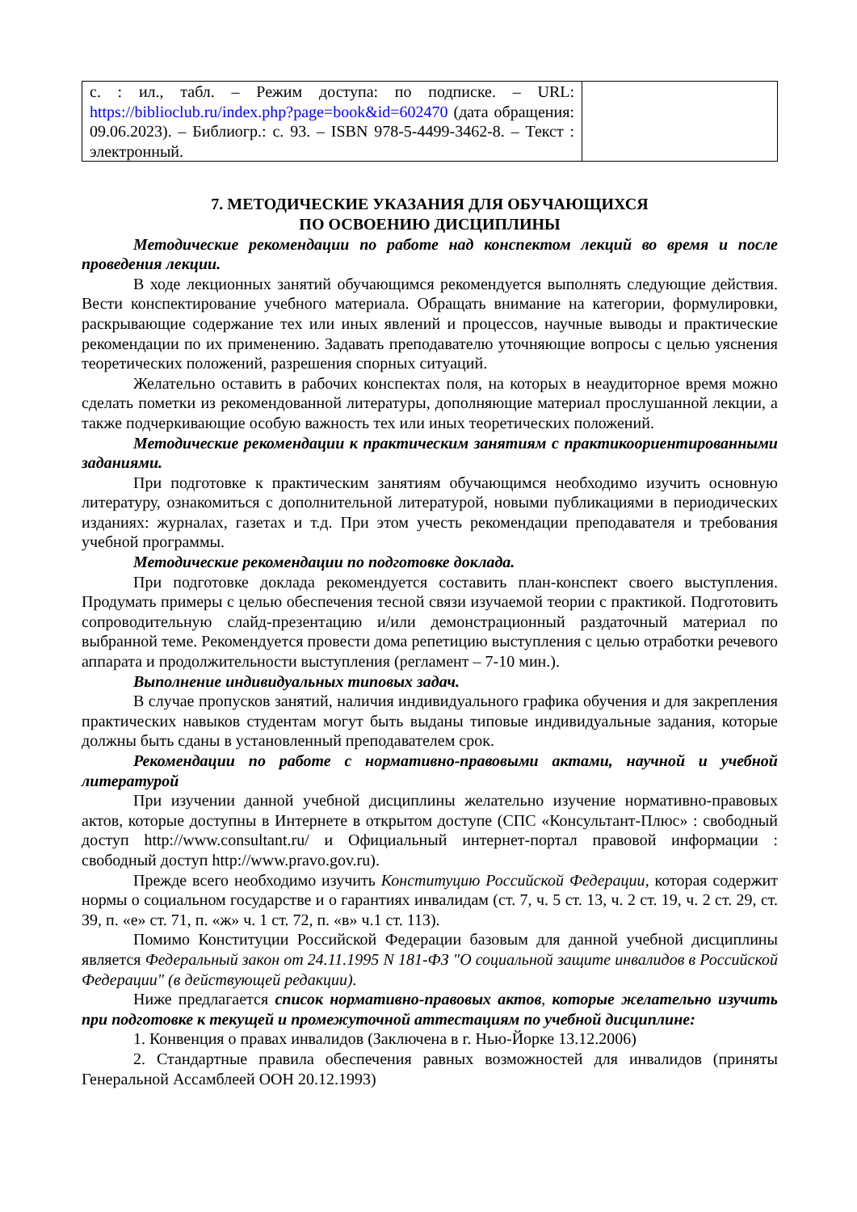| с. : ил., табл. – Режим доступа: по подписке. – URL: https://biblioclub.ru/index.php?page=book&id=602470 (дата обращения: 09.06.2023). – Библиогр.: с. 93. – ISBN 978-5-4499-3462-8. – Текст : электронный. | |
7. МЕТОДИЧЕСКИЕ УКАЗАНИЯ ДЛЯ ОБУЧАЮЩИХСЯ
ПО ОСВОЕНИЮ ДИСЦИПЛИНЫ
Методические рекомендации по работе над конспектом лекций во время и после проведения лекции.
В ходе лекционных занятий обучающимся рекомендуется выполнять следующие действия. Вести конспектирование учебного материала. Обращать внимание на категории, формулировки, раскрывающие содержание тех или иных явлений и процессов, научные выводы и практические рекомендации по их применению. Задавать преподавателю уточняющие вопросы с целью уяснения теоретических положений, разрешения спорных ситуаций.
Желательно оставить в рабочих конспектах поля, на которых в неаудиторное время можно сделать пометки из рекомендованной литературы, дополняющие материал прослушанной лекции, а также подчеркивающие особую важность тех или иных теоретических положений.
Методические рекомендации к практическим занятиям с практикоориентированными заданиями.
При подготовке к практическим занятиям обучающимся необходимо изучить основную литературу, ознакомиться с дополнительной литературой, новыми публикациями в периодических изданиях: журналах, газетах и т.д. При этом учесть рекомендации преподавателя и требования учебной программы.
Методические рекомендации по подготовке доклада.
При подготовке доклада рекомендуется составить план-конспект своего выступления. Продумать примеры с целью обеспечения тесной связи изучаемой теории с практикой. Подготовить сопроводительную слайд-презентацию и/или демонстрационный раздаточный материал по выбранной теме. Рекомендуется провести дома репетицию выступления с целью отработки речевого аппарата и продолжительности выступления (регламент – 7-10 мин.).
Выполнение индивидуальных типовых задач.
В случае пропусков занятий, наличия индивидуального графика обучения и для закрепления практических навыков студентам могут быть выданы типовые индивидуальные задания, которые должны быть сданы в установленный преподавателем срок.
Рекомендации по работе с нормативно-правовыми актами, научной и учебной литературой
При изучении данной учебной дисциплины желательно изучение нормативно-правовых актов, которые доступны в Интернете в открытом доступе (СПС «Консультант-Плюс» : свободный доступ http://www.consultant.ru/ и Официальный интернет-портал правовой информации : свободный доступ http://www.pravo.gov.ru).
Прежде всего необходимо изучить Конституцию Российской Федерации, которая содержит нормы о социальном государстве и о гарантиях инвалидам (ст. 7, ч. 5 ст. 13, ч. 2 ст. 19, ч. 2 ст. 29, ст. 39, п. «е» ст. 71, п. «ж» ч. 1 ст. 72, п. «в» ч.1 ст. 113).
Помимо Конституции Российской Федерации базовым для данной учебной дисциплины является Федеральный закон от 24.11.1995 N 181-ФЗ "О социальной защите инвалидов в Российской Федерации" (в действующей редакции).
Ниже предлагается список нормативно-правовых актов, которые желательно изучить при подготовке к текущей и промежуточной аттестациям по учебной дисциплине:
1. Конвенция о правах инвалидов (Заключена в г. Нью-Йорке 13.12.2006)
2. Стандартные правила обеспечения равных возможностей для инвалидов (приняты Генеральной Ассамблеей ООН 20.12.1993)